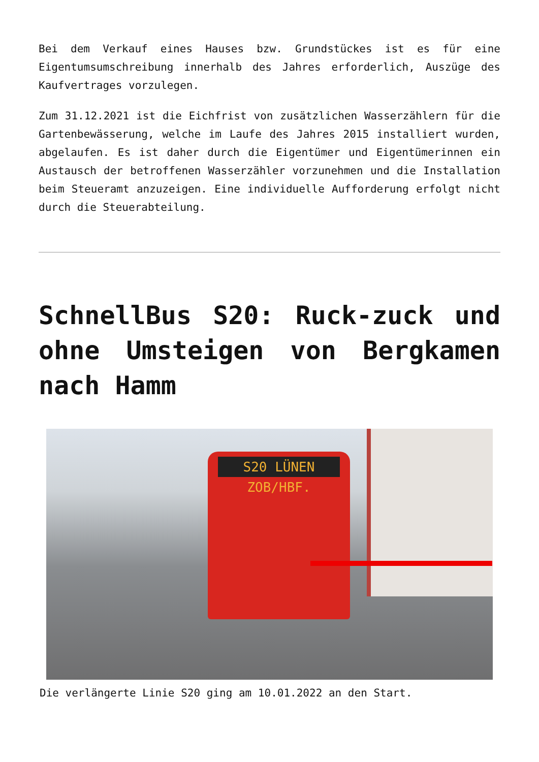Bei dem Verkauf eines Hauses bzw. Grundstückes ist es für eine Eigentumsumschreibung innerhalb des Jahres erforderlich, Auszüge des Kaufvertrages vorzulegen.
Zum 31.12.2021 ist die Eichfrist von zusätzlichen Wasserzählern für die Gartenbewässerung, welche im Laufe des Jahres 2015 installiert wurden, abgelaufen. Es ist daher durch die Eigentümer und Eigentümerinnen ein Austausch der betroffenen Wasserzähler vorzunehmen und die Installation beim Steueramt anzuzeigen. Eine individuelle Aufforderung erfolgt nicht durch die Steuerabteilung.
SchnellBus S20: Ruck-zuck und ohne Umsteigen von Bergkamen nach Hamm
S20 LÜNEN ZOB/HBF.
Die verlängerte Linie S20 ging am 10.01.2022 an den Start.